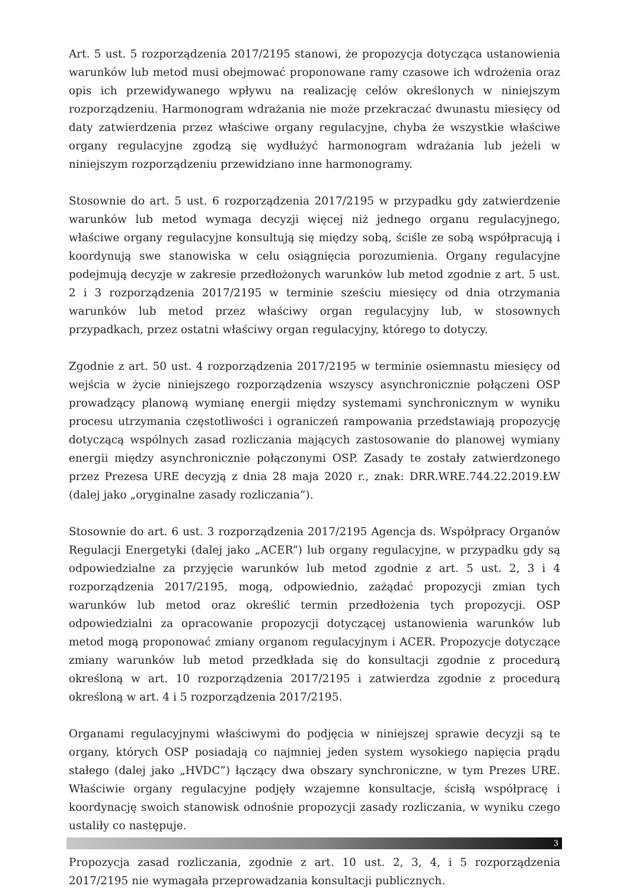Art. 5 ust. 5 rozporządzenia 2017/2195 stanowi, że propozycja dotycząca ustanowienia warunków lub metod musi obejmować proponowane ramy czasowe ich wdrożenia oraz opis ich przewidywanego wpływu na realizację celów określonych w niniejszym rozporządzeniu. Harmonogram wdrażania nie może przekraczać dwunastu miesięcy od daty zatwierdzenia przez właściwe organy regulacyjne, chyba że wszystkie właściwe organy regulacyjne zgodzą się wydłużyć harmonogram wdrażania lub jeżeli w niniejszym rozporządzeniu przewidziano inne harmonogramy.
Stosownie do art. 5 ust. 6 rozporządzenia 2017/2195 w przypadku gdy zatwierdzenie warunków lub metod wymaga decyzji więcej niż jednego organu regulacyjnego, właściwe organy regulacyjne konsultują się między sobą, ściśle ze sobą współpracują i koordynują swe stanowiska w celu osiągnięcia porozumienia. Organy regulacyjne podejmują decyzje w zakresie przedłożonych warunków lub metod zgodnie z art. 5 ust. 2 i 3 rozporządzenia 2017/2195 w terminie sześciu miesięcy od dnia otrzymania warunków lub metod przez właściwy organ regulacyjny lub, w stosownych przypadkach, przez ostatni właściwy organ regulacyjny, którego to dotyczy.
Zgodnie z art. 50 ust. 4 rozporządzenia 2017/2195 w terminie osiemnastu miesięcy od wejścia w życie niniejszego rozporządzenia wszyscy asynchronicznie połączeni OSP prowadzący planową wymianę energii między systemami synchronicznym w wyniku procesu utrzymania częstotliwości i ograniczeń rampowania przedstawiają propozycję dotyczącą wspólnych zasad rozliczania mających zastosowanie do planowej wymiany energii między asynchronicznie połączonymi OSP. Zasady te zostały zatwierdzonego przez Prezesa URE decyzją z dnia 28 maja 2020 r., znak: DRR.WRE.744.22.2019.ŁW (dalej jako „oryginalne zasady rozliczania”).
Stosownie do art. 6 ust. 3 rozporządzenia 2017/2195 Agencja ds. Współpracy Organów Regulacji Energetyki (dalej jako „ACER”) lub organy regulacyjne, w przypadku gdy są odpowiedzialne za przyjęcie warunków lub metod zgodnie z art. 5 ust. 2, 3 i 4 rozporządzenia 2017/2195, mogą, odpowiednio, zażądać propozycji zmian tych warunków lub metod oraz określić termin przedłożenia tych propozycji. OSP odpowiedzialni za opracowanie propozycji dotyczącej ustanowienia warunków lub metod mogą proponować zmiany organom regulacyjnym i ACER. Propozycje dotyczące zmiany warunków lub metod przedkłada się do konsultacji zgodnie z procedurą określoną w art. 10 rozporządzenia 2017/2195 i zatwierdza zgodnie z procedurą określoną w art. 4 i 5 rozporządzenia 2017/2195.
Organami regulacyjnymi właściwymi do podjęcia w niniejszej sprawie decyzji są te organy, których OSP posiadają co najmniej jeden system wysokiego napięcia prądu stałego (dalej jako „HVDC”) łączący dwa obszary synchroniczne, w tym Prezes URE. Właściwie organy regulacyjne podjęły wzajemne konsultacje, ścisłą współpracę i koordynację swoich stanowisk odnośnie propozycji zasady rozliczania, w wyniku czego ustaliły co następuje.
Propozycja zasad rozliczania, zgodnie z art. 10 ust. 2, 3, 4, i 5 rozporządzenia 2017/2195 nie wymagała przeprowadzania konsultacji publicznych.
3